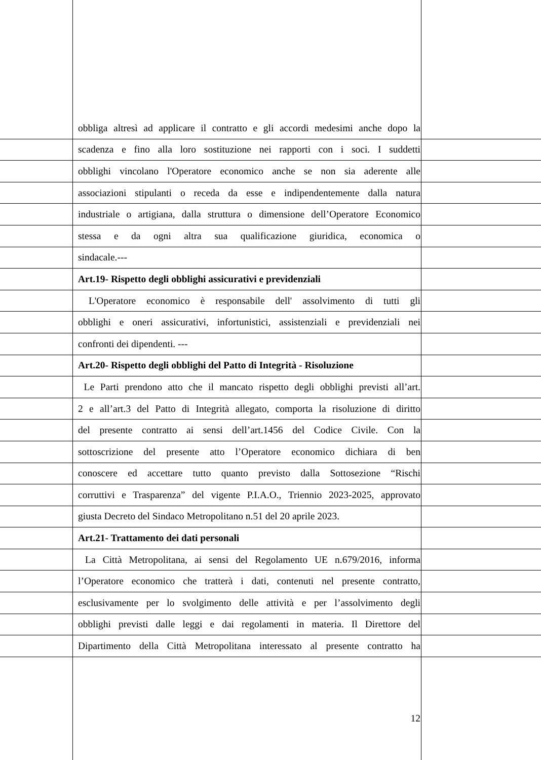obbliga altresì ad applicare il contratto e gli accordi medesimi anche dopo la
scadenza e fino alla loro sostituzione nei rapporti con i soci. I suddetti
obblighi vincolano l'Operatore economico anche se non sia aderente alle
associazioni stipulanti o receda da esse e indipendentemente dalla natura
industriale o artigiana, dalla struttura o dimensione dell’Operatore Economico
stessa e da ogni altra sua qualificazione giuridica, economica o
sindacale.---
Art.19- Rispetto degli obblighi assicurativi e previdenziali
L'Operatore economico è responsabile dell' assolvimento di tutti gli
obblighi e oneri assicurativi, infortunistici, assistenziali e previdenziali nei
confronti dei dipendenti. ---
Art.20- Rispetto degli obblighi del Patto di Integrità - Risoluzione
Le Parti prendono atto che il mancato rispetto degli obblighi previsti all’art.
2 e all’art.3 del Patto di Integrità allegato, comporta la risoluzione di diritto
del presente contratto ai sensi dell’art.1456 del Codice Civile. Con la
sottoscrizione del presente atto l’Operatore economico dichiara di ben
conoscere ed accettare tutto quanto previsto dalla Sottosezione “Rischi
corruttivi e Trasparenza” del vigente P.I.A.O., Triennio 2023-2025, approvato
giusta Decreto del Sindaco Metropolitano n.51 del 20 aprile 2023.
Art.21- Trattamento dei dati personali
La Città Metropolitana, ai sensi del Regolamento UE n.679/2016, informa
l’Operatore economico che tratterà i dati, contenuti nel presente contratto,
esclusivamente per lo svolgimento delle attività e per l’assolvimento degli
obblighi previsti dalle leggi e dai regolamenti in materia. Il Direttore del
Dipartimento della Città Metropolitana interessato al presente contratto ha
12